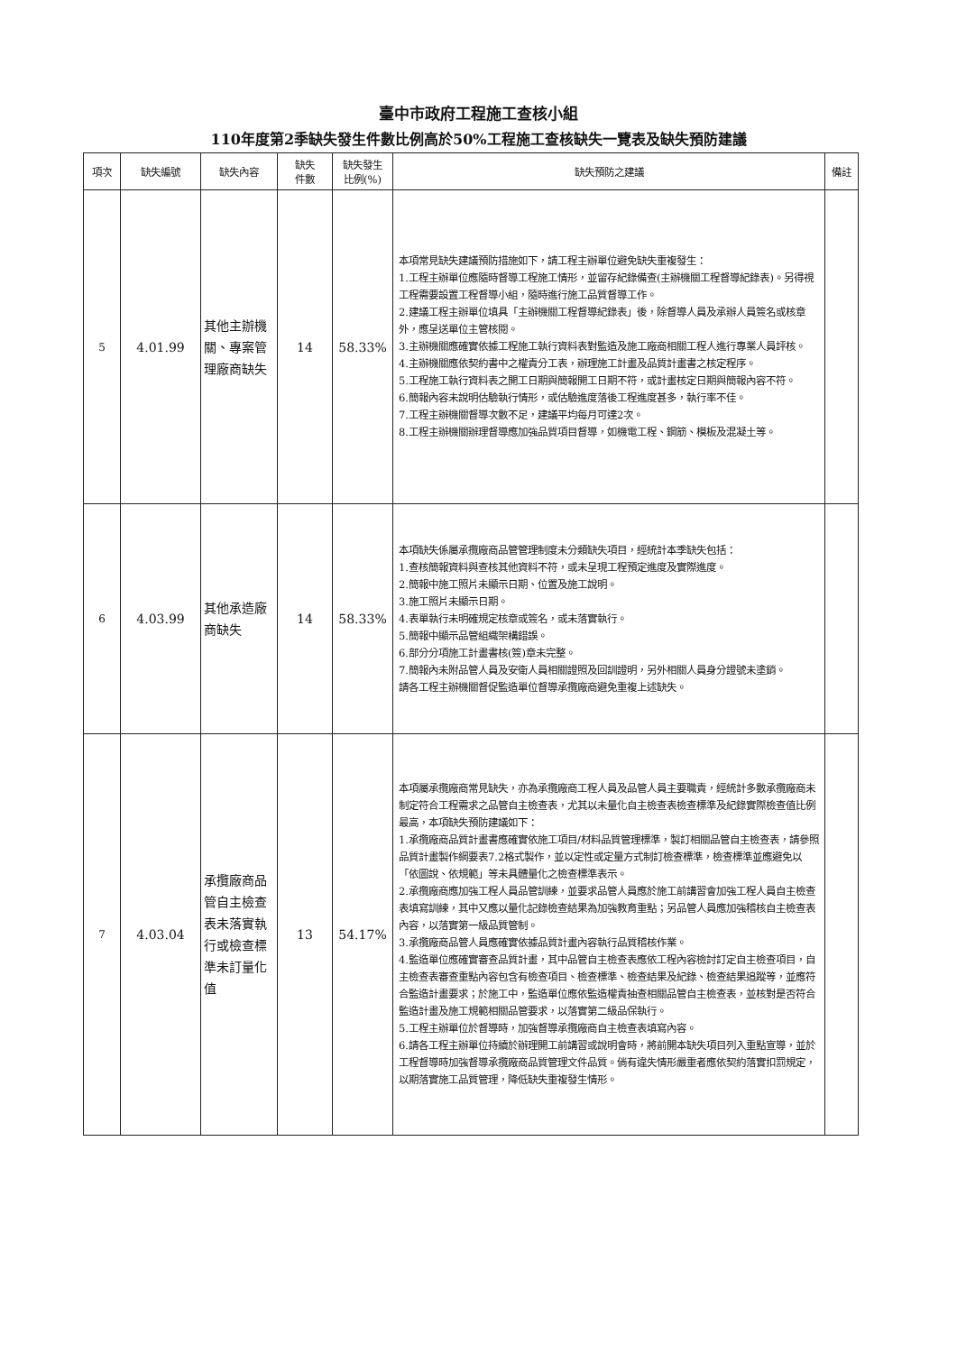臺中市政府工程施工查核小組
110年度第2季缺失發生件數比例高於50%工程施工查核缺失一覽表及缺失預防建議
| 項次 | 缺失編號 | 缺失內容 | 缺失 件數 | 缺失發生 比例(%) | 缺失預防之建議 | 備註 |
| --- | --- | --- | --- | --- | --- | --- |
| 5 | 4.01.99 | 其他主辦機關、專案管理廠商缺失 | 14 | 58.33% | 本項常見缺失建議預防措施如下，請工程主辦單位避免缺失重複發生： 1.工程主辦單位應隨時督導工程施工情形，並留存紀錄備查(主辦機關工程督導紀錄表)。另得視工程需要設置工程督導小組，隨時進行施工品質督導工作。 2.建議工程主辦單位填具「主辦機關工程督導紀錄表」後，除督導人員及承辦人員簽名或核章外，應呈送單位主管核閱。 3.主辦機關應確實依據工程施工執行資料表對監造及施工廠商相關工程人進行專業人員評核。 4.主辦機關應依契約書中之權責分工表，辦理施工計畫及品質計畫書之核定程序。 5.工程施工執行資料表之開工日期與簡報開工日期不符，或計畫核定日期與簡報內容不符。 6.簡報內容未說明估驗執行情形，或估驗進度落後工程進度甚多，執行率不佳。 7.工程主辦機關督導次數不足，建議平均每月可達2次。 8.工程主辦機關辦理督導應加強品質項目督導，如機電工程、鋼筋、模板及混凝土等。 | |
| 6 | 4.03.99 | 其他承造廠商缺失 | 14 | 58.33% | 本項缺失係屬承攬廠商品管管理制度未分類缺失項目，經統計本季缺失包括： 1.查核簡報資料與查核其他資料不符，或未呈現工程預定進度及實際進度。 2.簡報中施工照片未顯示日期、位置及施工說明。 3.施工照片未顯示日期。 4.表單執行未明確規定核章或簽名，或未落實執行。 5.簡報中顯示品管組織架構錯誤。 6.部分分項施工計畫書核(簽)章未完整。 7.簡報內未附品管人員及安衛人員相關證照及回訓證明，另外相關人員身分證號未塗銷。 請各工程主辦機關督促監造單位督導承攬廠商避免重複上述缺失。 | |
| 7 | 4.03.04 | 承攬廠商品管自主檢查表未落實執行或檢查標準未訂量化值 | 13 | 54.17% | 本項屬承攬廠商常見缺失，亦為承攬廠商工程人員及品管人員主要職責，經統計多數承攬廠商未制定符合工程需求之品管自主檢查表，尤其以未量化自主檢查表檢查標準及紀錄實際檢查值比例最高，本項缺失預防建議如下： 1.承攬廠商品質計畫書應確實依施工項目/材料品質管理標準，製訂相關品管自主檢查表，請參照品質計畫製作綱要表7.2格式製作，並以定性或定量方式制訂檢查標準，檢查標準並應避免以「依圖說、依規範」等未具體量化之檢查標準表示。 2.承攬廠商應加強工程人員品管訓練，並要求品管人員應於施工前講習會加強工程人員自主檢查表填寫訓練，其中又應以量化記錄檢查結果為加強教育重點；另品管人員應加強稽核自主檢查表內容，以落實第一級品質管制。 3.承攬廠商品管人員應確實依據品質計畫內容執行品質稽核作業。 4.監造單位應確實審查品質計畫，其中品管自主檢查表應依工程內容檢討訂定自主檢查項目，自主檢查表審查重點內容包含有檢查項目、檢查標準、檢查結果及紀錄、檢查結果追蹤等，並應符合監造計畫要求；於施工中，監造單位應依監造權責抽查相關品管自主檢查表，並核對是否符合監造計畫及施工規範相關品管要求，以落實第二級品保執行。 5.工程主辦單位於督導時，加強督導承攬廠商自主檢查表填寫內容。 6.請各工程主辦單位持續於辦理開工前講習或說明會時，將前開本缺失項目列入重點宣導，並於工程督導時加強督導承攬廠商品質管理文件品質。倘有違失情形嚴重者應依契約落實扣罰規定，以期落實施工品質管理，降低缺失重複發生情形。 | |